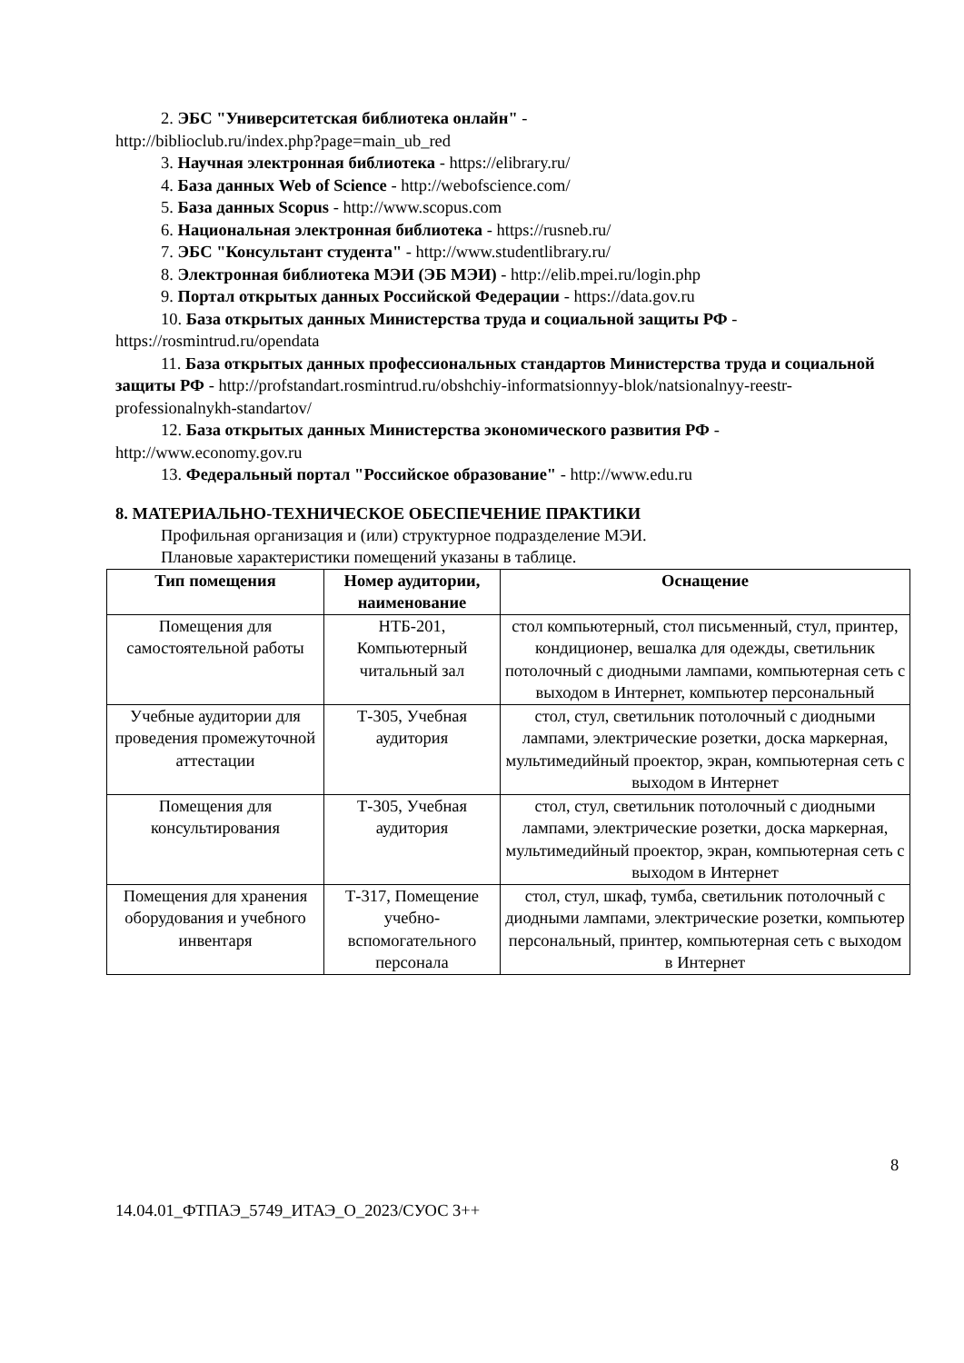2. ЭБС "Университетская библиотека онлайн" -
http://biblioclub.ru/index.php?page=main_ub_red
3. Научная электронная библиотека - https://elibrary.ru/
4. База данных Web of Science - http://webofscience.com/
5. База данных Scopus - http://www.scopus.com
6. Национальная электронная библиотека - https://rusneb.ru/
7. ЭБС "Консультант студента" - http://www.studentlibrary.ru/
8. Электронная библиотека МЭИ (ЭБ МЭИ) - http://elib.mpei.ru/login.php
9. Портал открытых данных Российской Федерации - https://data.gov.ru
10. База открытых данных Министерства труда и социальной защиты РФ - https://rosmintrud.ru/opendata
11. База открытых данных профессиональных стандартов Министерства труда и социальной защиты РФ - http://profstandart.rosmintrud.ru/obshchiy-informatsionnyy-blok/natsionalnyy-reestr-professionalnykh-standartov/
12. База открытых данных Министерства экономического развития РФ - http://www.economy.gov.ru
13. Федеральный портал "Российское образование" - http://www.edu.ru
8. МАТЕРИАЛЬНО-ТЕХНИЧЕСКОЕ ОБЕСПЕЧЕНИЕ ПРАКТИКИ
Профильная организация и (или) структурное подразделение МЭИ.
Плановые характеристики помещений указаны в таблице.
| Тип помещения | Номер аудитории, наименование | Оснащение |
| --- | --- | --- |
| Помещения для самостоятельной работы | НТБ-201, Компьютерный читальный зал | стол компьютерный, стол письменный, стул, принтер, кондиционер, вешалка для одежды, светильник потолочный с диодными лампами, компьютерная сеть с выходом в Интернет, компьютер персональный |
| Учебные аудитории для проведения промежуточной аттестации | Т-305, Учебная аудитория | стол, стул, светильник потолочный с диодными лампами, электрические розетки, доска маркерная, мультимедийный проектор, экран, компьютерная сеть с выходом в Интернет |
| Помещения для консультирования | Т-305, Учебная аудитория | стол, стул, светильник потолочный с диодными лампами, электрические розетки, доска маркерная, мультимедийный проектор, экран, компьютерная сеть с выходом в Интернет |
| Помещения для хранения оборудования и учебного инвентаря | Т-317, Помещение учебно-вспомогательного персонала | стол, стул, шкаф, тумба, светильник потолочный с диодными лампами, электрические розетки, компьютер персональный, принтер, компьютерная сеть с выходом в Интернет |
8
14.04.01_ФТПАЭ_5749_ИТАЭ_О_2023/СУОС 3++